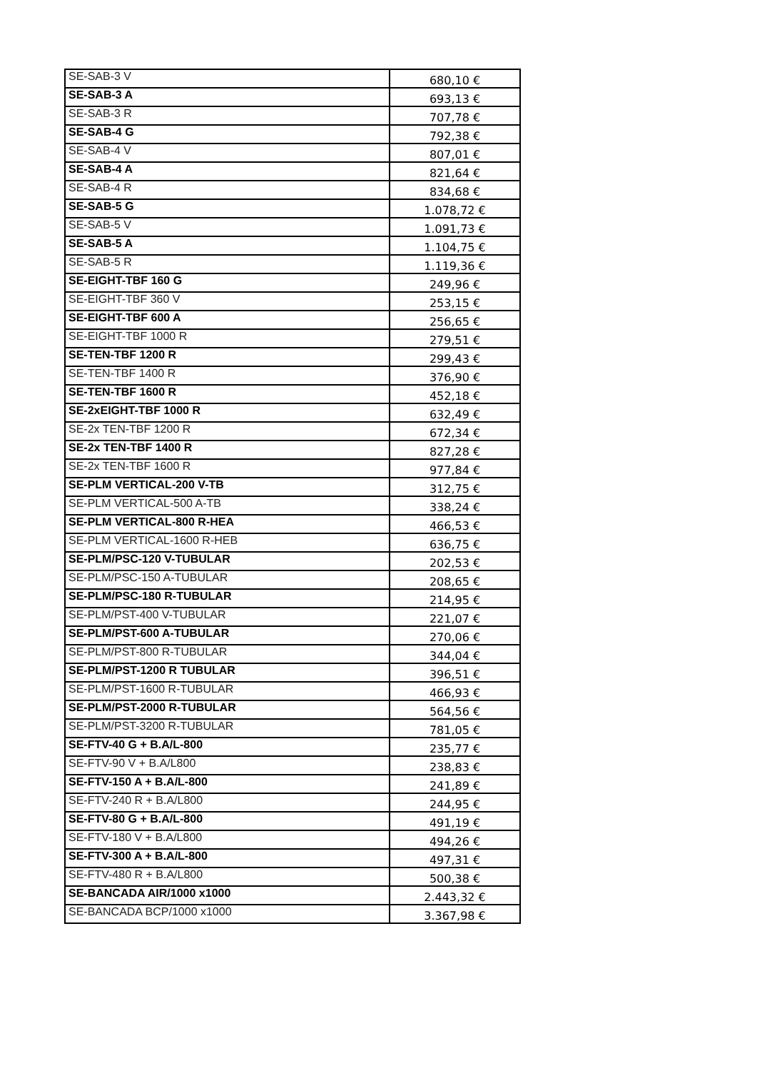| SE-SAB-3 V | 680,10 € |
| SE-SAB-3 A | 693,13 € |
| SE-SAB-3 R | 707,78 € |
| SE-SAB-4 G | 792,38 € |
| SE-SAB-4 V | 807,01 € |
| SE-SAB-4 A | 821,64 € |
| SE-SAB-4 R | 834,68 € |
| SE-SAB-5 G | 1.078,72 € |
| SE-SAB-5 V | 1.091,73 € |
| SE-SAB-5 A | 1.104,75 € |
| SE-SAB-5 R | 1.119,36 € |
| SE-EIGHT-TBF 160 G | 249,96 € |
| SE-EIGHT-TBF 360 V | 253,15 € |
| SE-EIGHT-TBF 600 A | 256,65 € |
| SE-EIGHT-TBF 1000 R | 279,51 € |
| SE-TEN-TBF 1200 R | 299,43 € |
| SE-TEN-TBF 1400 R | 376,90 € |
| SE-TEN-TBF 1600 R | 452,18 € |
| SE-2xEIGHT-TBF 1000 R | 632,49 € |
| SE-2x TEN-TBF 1200 R | 672,34 € |
| SE-2x TEN-TBF 1400 R | 827,28 € |
| SE-2x TEN-TBF 1600 R | 977,84 € |
| SE-PLM VERTICAL-200 V-TB | 312,75 € |
| SE-PLM VERTICAL-500 A-TB | 338,24 € |
| SE-PLM VERTICAL-800 R-HEA | 466,53 € |
| SE-PLM VERTICAL-1600 R-HEB | 636,75 € |
| SE-PLM/PSC-120 V-TUBULAR | 202,53 € |
| SE-PLM/PSC-150 A-TUBULAR | 208,65 € |
| SE-PLM/PSC-180 R-TUBULAR | 214,95 € |
| SE-PLM/PST-400 V-TUBULAR | 221,07 € |
| SE-PLM/PST-600 A-TUBULAR | 270,06 € |
| SE-PLM/PST-800 R-TUBULAR | 344,04 € |
| SE-PLM/PST-1200 R TUBULAR | 396,51 € |
| SE-PLM/PST-1600 R-TUBULAR | 466,93 € |
| SE-PLM/PST-2000 R-TUBULAR | 564,56 € |
| SE-PLM/PST-3200 R-TUBULAR | 781,05 € |
| SE-FTV-40 G + B.A/L-800 | 235,77 € |
| SE-FTV-90 V + B.A/L800 | 238,83 € |
| SE-FTV-150 A + B.A/L-800 | 241,89 € |
| SE-FTV-240 R + B.A/L800 | 244,95 € |
| SE-FTV-80 G + B.A/L-800 | 491,19 € |
| SE-FTV-180 V + B.A/L800 | 494,26 € |
| SE-FTV-300 A + B.A/L-800 | 497,31 € |
| SE-FTV-480 R + B.A/L800 | 500,38 € |
| SE-BANCADA AIR/1000 x1000 | 2.443,32 € |
| SE-BANCADA BCP/1000 x1000 | 3.367,98 € |